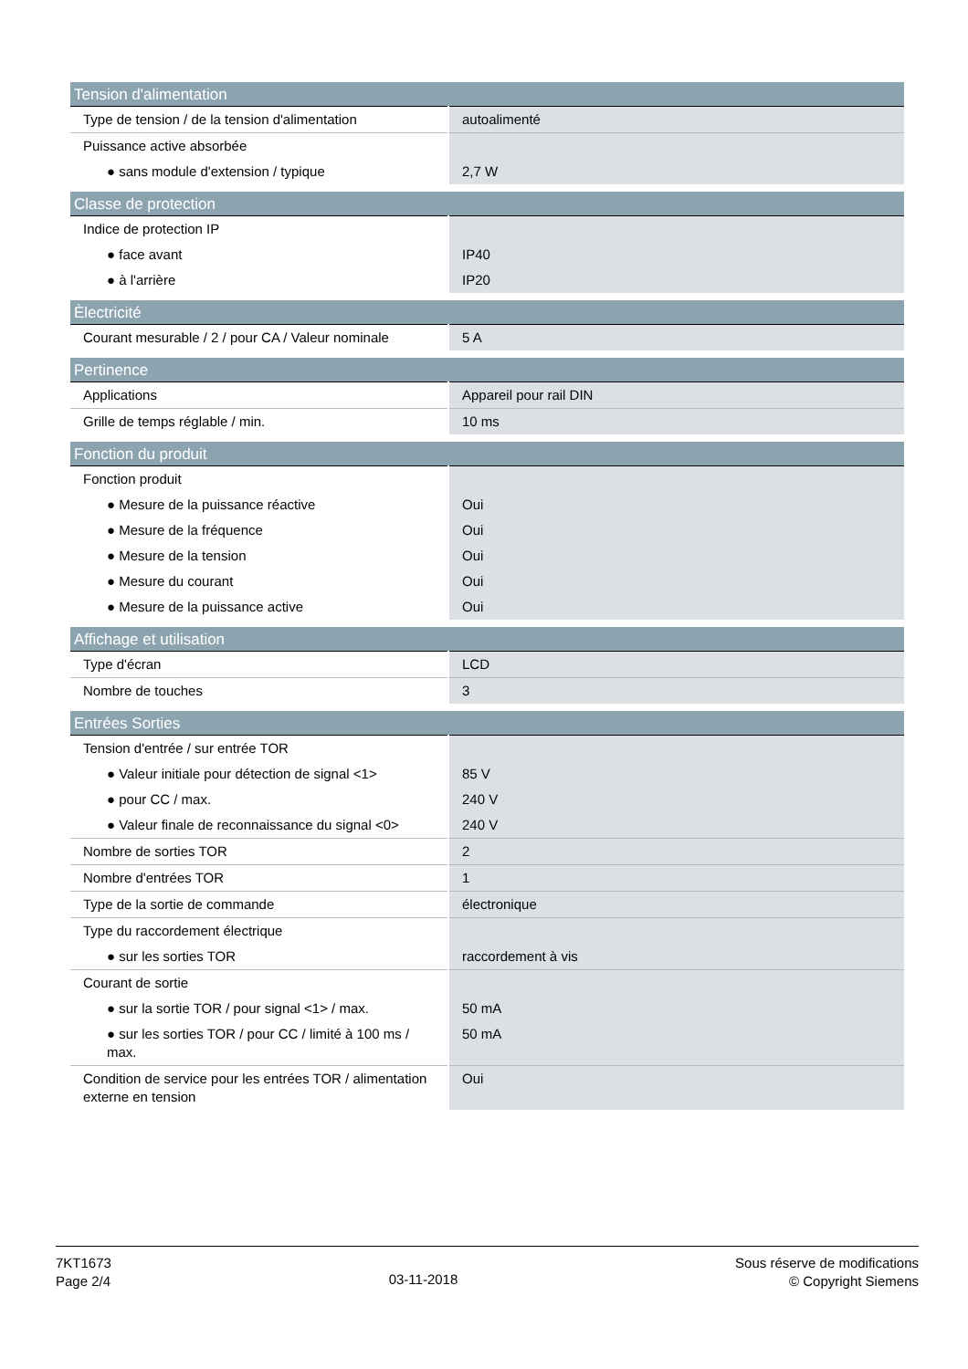| Tension d'alimentation | |
| --- | --- |
| Type de tension / de la tension d'alimentation | autoalimenté |
| Puissance active absorbée | |
| ● sans module d'extension / typique | 2,7 W |
| Classe de protection | |
| Indice de protection IP | |
| ● face avant | IP40 |
| ● à l'arrière | IP20 |
| Èlectricité | |
| Courant mesurable / 2 / pour CA / Valeur nominale | 5 A |
| Pertinence | |
| Applications | Appareil pour rail DIN |
| Grille de temps réglable / min. | 10 ms |
| Fonction du produit | |
| Fonction produit | |
| ● Mesure de la puissance réactive | Oui |
| ● Mesure de la fréquence | Oui |
| ● Mesure de la tension | Oui |
| ● Mesure du courant | Oui |
| ● Mesure de la puissance active | Oui |
| Affichage et utilisation | |
| Type d'écran | LCD |
| Nombre de touches | 3 |
| Entrées Sorties | |
| Tension d'entrée / sur entrée TOR | |
| ● Valeur initiale pour détection de signal <1> | 85 V |
| ● pour CC / max. | 240 V |
| ● Valeur finale de reconnaissance du signal <0> | 240 V |
| Nombre de sorties TOR | 2 |
| Nombre d'entrées TOR | 1 |
| Type de la sortie de commande | électronique |
| Type du raccordement électrique | |
| ● sur les sorties TOR | raccordement à vis |
| Courant de sortie | |
| ● sur la sortie TOR / pour signal <1> / max. | 50 mA |
| ● sur les sorties TOR / pour CC / limité à 100 ms / max. | 50 mA |
| Condition de service pour les entrées TOR / alimentation externe en tension | Oui |
7KT1673
Page 2/4
03-11-2018
Sous réserve de modifications
© Copyright Siemens